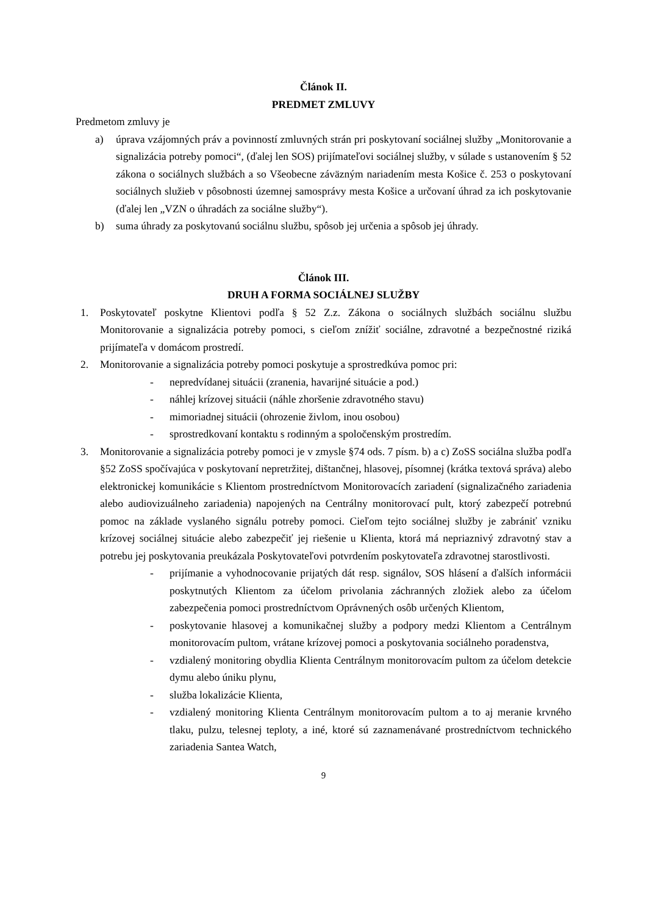Článok II.
PREDMET ZMLUVY
Predmetom zmluvy je
a) úprava vzájomných práv a povinností zmluvných strán pri poskytovaní sociálnej služby „Monitorovanie a signalizácia potreby pomoci“, (ďalej len SOS) prijímateľovi sociálnej služby, v súlade s ustanovením § 52 zákona o sociálnych službách a so Všeobecne záväzným nariadením mesta Košice č. 253 o poskytovaní sociálnych služieb v pôsobnosti územnej samosprávy mesta Košice a určovaní úhrad za ich poskytovanie (ďalej len „VZN o úhradách za sociálne služby“).
b) suma úhrady za poskytovanú sociálnu službu, spôsob jej určenia a spôsob jej úhrady.
Článok III.
DRUH A FORMA SOCIÁLNEJ SLUŽBY
1. Poskytovateľ poskytne Klientovi podľa § 52 Z.z. Zákona o sociálnych službách sociálnu službu Monitorovanie a signalizácia potreby pomoci, s cieľom znížiť sociálne, zdravotné a bezpečnostné riziká prijímateľa v domácom prostredí.
2. Monitorovanie a signalizácia potreby pomoci poskytuje a sprostredkúva pomoc pri:
- nepredvídanej situácii (zranenia, havarijné situácie a pod.)
- náhlej krízovej situácii (náhle zhoršenie zdravotného stavu)
- mimoriadnej situácii (ohrozenie živlom, inou osobou)
- sprostredkovaní kontaktu s rodinným a spoločenským prostredím.
3. Monitorovanie a signalizácia potreby pomoci je v zmysle §74 ods. 7 písm. b) a c) ZoSS sociálna služba podľa §52 ZoSS spočívajúca v poskytovaní nepretržitej, dištančnej, hlasovej, písomnej (krátka textová správa) alebo elektronickej komunikácie s Klientom prostredníctvom Monitorovacích zariadení (signalizačného zariadenia alebo audiovizuálneho zariadenia) napojených na Centrálny monitorovací pult, ktorý zabezpečí potrebnú pomoc na základe vyslaného signálu potreby pomoci. Cieľom tejto sociálnej služby je zabrániť vzniku krízovej sociálnej situácie alebo zabezpečiť jej riešenie u Klienta, ktorá má nepriaznivý zdravotný stav a potrebu jej poskytovania preukázala Poskytovateľovi potvrdením poskytovateľa zdravotnej starostlivosti.
- prijímanie a vyhodnocovanie prijatých dát resp. signálov, SOS hlásení a ďalších informácii poskytnutých Klientom za účelom privolania záchranných zložiek alebo za účelom zabezpečenia pomoci prostredníctvom Oprávnených osôb určených Klientom,
- poskytovanie hlasovej a komunikačnej služby a podpory medzi Klientom a Centrálnym monitorovacím pultom, vrátane krízovej pomoci a poskytovania sociálneho poradenstva,
- vzdialený monitoring obydlia Klienta Centrálnym monitorovacím pultom za účelom detekcie dymu alebo úniku plynu,
- služba lokalizácie Klienta,
- vzdialený monitoring Klienta Centrálnym monitorovacím pultom a to aj meranie krvného tlaku, pulzu, telesnej teploty, a iné, ktoré sú zaznamenávané prostredníctvom technického zariadenia Santea Watch,
9